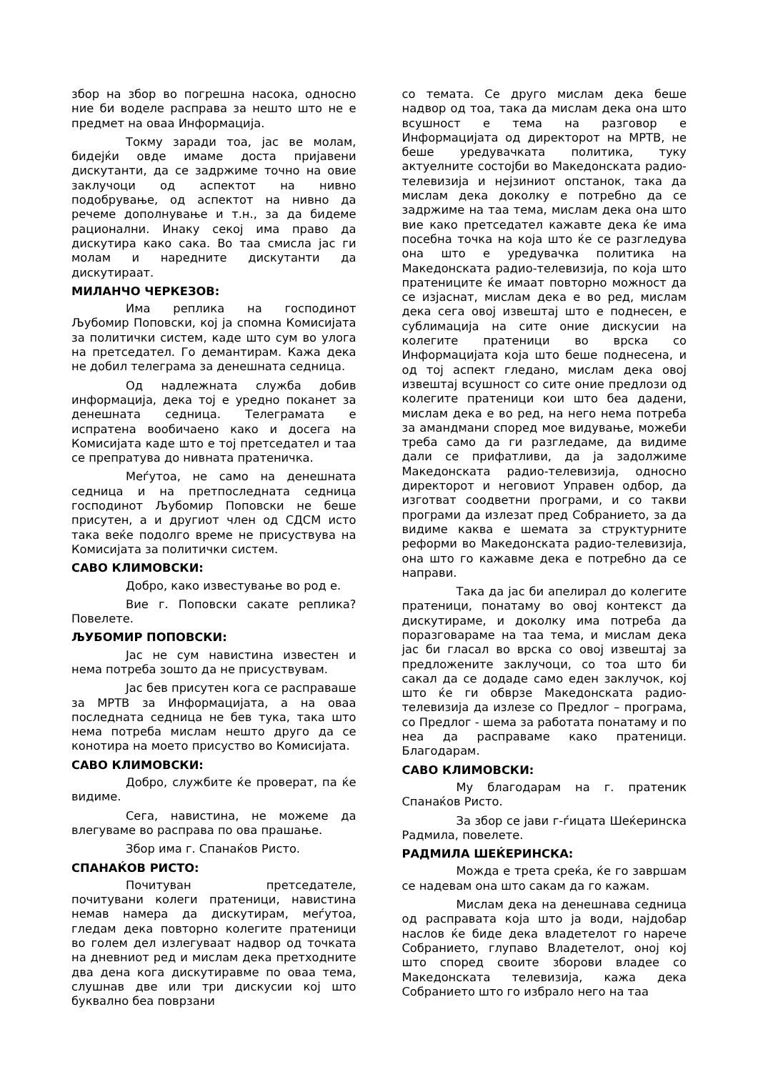збор на збор во погрешна насока, односно ние би воделе расправа за нешто што не е предмет на оваа Информација.
Токму заради тоа, јас ве молам, бидејќи овде имаме доста пријавени дискутанти, да се задржиме точно на овие заклучоци од аспектот на нивно подобрување, од аспектот на нивно да речеме дополнување и т.н., за да бидеме рационални. Инаку секој има право да дискутира како сака. Во таа смисла јас ги молам и наредните дискутанти да дискутираат.
МИЛАНЧО ЧЕРКЕЗОВ:
Има реплика на господинот Љубомир Поповски, кој ја спомна Комисијата за политички систем, каде што сум во улога на претседател. Го демантирам. Кажа дека не добил телеграма за денешната седница.
Од надлежната служба добив информација, дека тој е уредно поканет за денешната седница. Телеграмата е испратена вообичаено како и досега на Комисијата каде што е тој претседател и таа се препратува до нивната пратеничка.
Меѓутоа, не само на денешната седница и на претпоследната седница господинот Љубомир Поповски не беше присутен, а и другиот член од СДСМ исто така веќе подолго време не присуствува на Комисијата за политички систем.
САВО КЛИМОВСКИ:
Добро, како известување во род е.
Вие г. Поповски сакате реплика? Повелете.
ЉУБОМИР ПОПОВСКИ:
Јас не сум навистина известен и нема потреба зошто да не присуствувам.
Јас бев присутен кога се расправаше за МРТВ за Информацијата, а на оваа последната седница не бев тука, така што нема потреба мислам нешто друго да се конотира на моето присуство во Комисијата.
САВО КЛИМОВСКИ:
Добро, службите ќе проверат, па ќе видиме.
Сега, навистина, не можеме да влегуваме во расправа по ова прашање.
Збор има г. Спанаќов Ристо.
СПАНАЌОВ РИСТО:
Почитуван претседателе, почитувани колеги пратеници, навистина немав намера да дискутирам, меѓутоа, гледам дека повторно колегите пратеници во голем дел излегуваат надвор од точката на дневниот ред и мислам дека претходните два дена кога дискутиравме по оваа тема, слушнав две или три дискусии кој што буквално беа поврзани
со темата. Се друго мислам дека беше надвор од тоа, така да мислам дека она што всушност е тема на разговор е Информацијата од директорот на МРТВ, не беше уредувачката политика, туку актуелните состојби во Македонската радио-телевизија и нејзиниот опстанок, така да мислам дека доколку е потребно да се задржиме на таа тема, мислам дека она што вие како претседател кажавте дека ќе има посебна точка на која што ќе се разгледува она што е уредувачка политика на Македонската радио-телевизија, по која што пратениците ќе имаат повторно можност да се изјаснат, мислам дека е во ред, мислам дека сега овој извештај што е поднесен, е сублимација на сите оние дискусии на колегите пратеници во врска со Информацијата која што беше поднесена, и од тој аспект гледано, мислам дека овој извештај всушност со сите оние предлози од колегите пратеници кои што беа дадени, мислам дека е во ред, на него нема потреба за амандмани според мое видување, можеби треба само да ги разгледаме, да видиме дали се прифатливи, да ја задолжиме Македонската радио-телевизија, односно директорот и неговиот Управен одбор, да изготват соодветни програми, и со такви програми да излезат пред Собранието, за да видиме каква е шемата за структурните реформи во Македонската радио-телевизија, она што го кажавме дека е потребно да се направи.
Така да јас би апелирал до колегите пратеници, понатаму во овој контекст да дискутираме, и доколку има потреба да поразговараме на таа тема, и мислам дека јас би гласал во врска со овој извештај за предложените заклучоци, со тоа што би сакал да се додаде само еден заклучок, кој што ќе ги обврзе Македонската радио-телевизија да излезе со Предлог – програма, со Предлог - шема за работата понатаму и по неа да расправаме како пратеници. Благодарам.
САВО КЛИМОВСКИ:
Му благодарам на г. пратеник Спанаќов Ристо.
За збор се јави г-ѓицата Шеќеринска Радмила, повелете.
РАДМИЛА ШЕЌЕРИНСКА:
Можда е трета среќа, ќе го завршам се надевам она што сакам да го кажам.
Мислам дека на денешнава седница од расправата која што ја води, најдобар наслов ќе биде дека владетелот го нарече Собранието, глупаво Владетелот, оној кој што според своите зборови владее со Македонската телевизија, кажа дека Собранието што го избрало него на таа